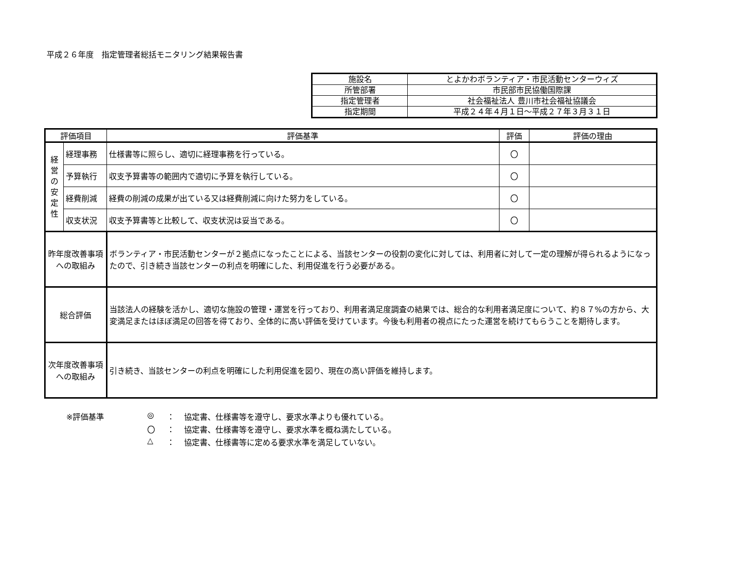平成２６年度　指定管理者総括モニタリング結果報告書
| 施設名 | とよかわボランティア・市民活動センターウィズ |
| 所管部署 | 市民部市民協働国際課 |
| 指定管理者 | 社会福祉法人 豊川市社会福祉協議会 |
| 指定期間 | 平成２４年４月１日～平成２７年３月３１日 |
| 評価項目 | | 評価基準 | 評価 | 評価の理由 |
| --- | --- | --- | --- | --- |
| 経 営 の 安 定 性 | 経理事務 | 仕様書等に照らし、適切に経理事務を行っている。 | 〇 | |
| | 予算執行 | 収支予算書等の範囲内で適切に予算を執行している。 | 〇 | |
| | 経費削減 | 経費の削減の成果が出ている又は経費削減に向けた努力をしている。 | 〇 | |
| | 収支状況 | 収支予算書等と比較して、収支状況は妥当である。 | 〇 | |
| 昨年度改善事項 への取組み | | ボランティア・市民活動センターが２拠点になったことによる、当該センターの役割の変化に対しては、利用者に対して一定の理解が得られるようになったので、引き続き当該センターの利点を明確にした、利用促進を行う必要がある。 | | |
| 総合評価 | | 当該法人の経験を活かし、適切な施設の管理・運営を行っており、利用者満足度調査の結果では、総合的な利用者満足度について、約８７%の方から、大変満足またはほぼ満足の回答を得ており、全体的に高い評価を受けています。今後も利用者の視点にたった運営を続けてもらうことを期待します。 | | |
| 次年度改善事項 への取組み | | 引き続き、当該センターの利点を明確にした利用促進を図り、現在の高い評価を維持します。 | | |
※評価基準
◎
：
協定書、仕様書等を遵守し、要求水準よりも優れている。
〇
：
協定書、仕様書等を遵守し、要求水準を概ね満たしている。
△
：
協定書、仕様書等に定める要求水準を満足していない。